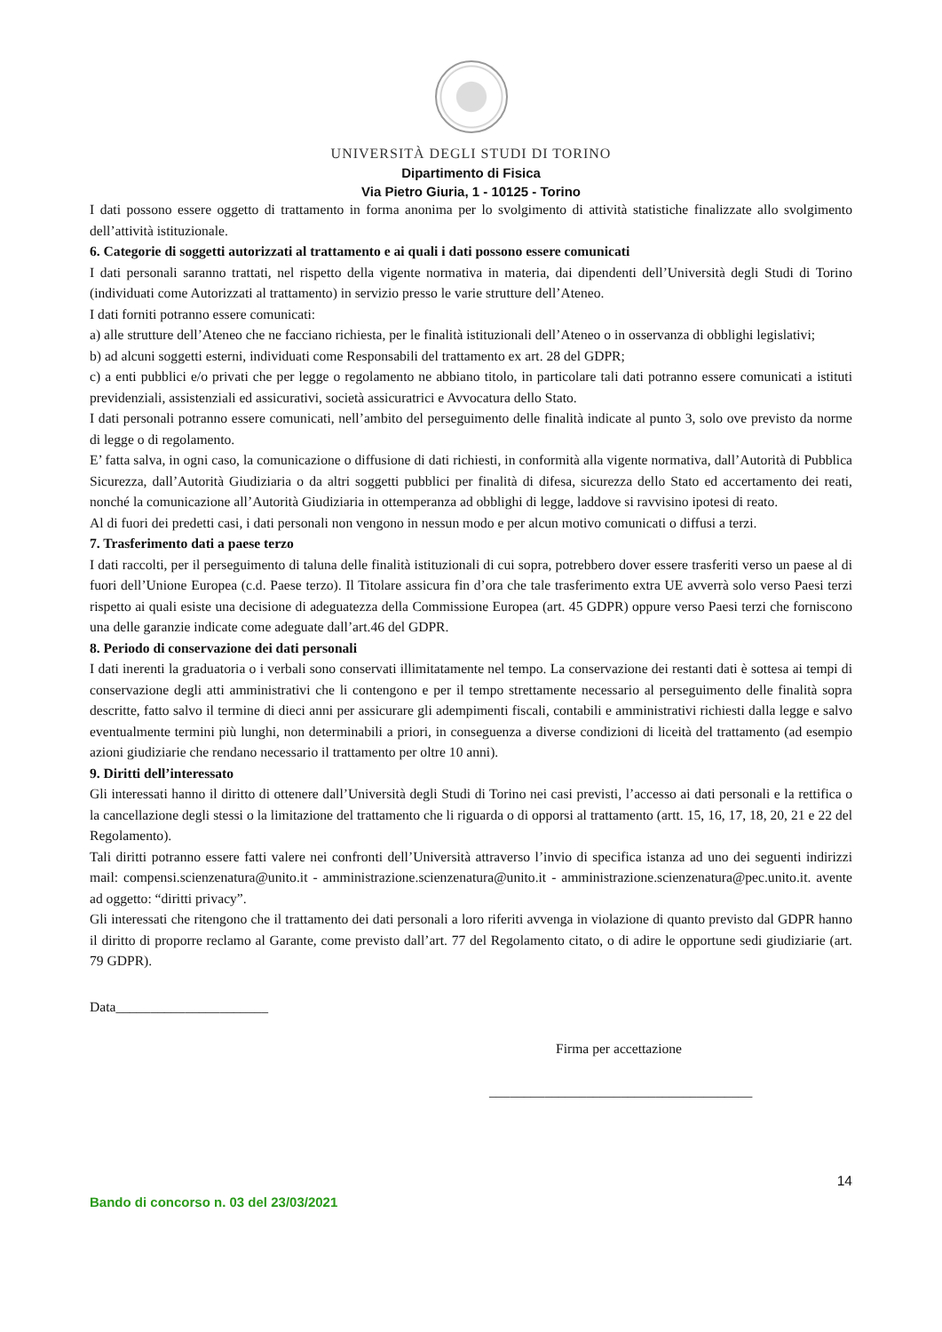UNIVERSITÀ DEGLI STUDI DI TORINO
Dipartimento di Fisica
Via Pietro Giuria, 1 - 10125 - Torino
I dati possono essere oggetto di trattamento in forma anonima per lo svolgimento di attività statistiche finalizzate allo svolgimento dell’attività istituzionale.
6. Categorie di soggetti autorizzati al trattamento e ai quali i dati possono essere comunicati
I dati personali saranno trattati, nel rispetto della vigente normativa in materia, dai dipendenti dell’Università degli Studi di Torino (individuati come Autorizzati al trattamento) in servizio presso le varie strutture dell’Ateneo.
I dati forniti potranno essere comunicati:
a) alle strutture dell’Ateneo che ne facciano richiesta, per le finalità istituzionali dell’Ateneo o in osservanza di obblighi legislativi;
b) ad alcuni soggetti esterni, individuati come Responsabili del trattamento ex art. 28 del GDPR;
c) a enti pubblici e/o privati che per legge o regolamento ne abbiano titolo, in particolare tali dati potranno essere comunicati a istituti previdenziali, assistenziali ed assicurativi, società assicuratrici e Avvocatura dello Stato.
I dati personali potranno essere comunicati, nell’ambito del perseguimento delle finalità indicate al punto 3, solo ove previsto da norme di legge o di regolamento.
E’ fatta salva, in ogni caso, la comunicazione o diffusione di dati richiesti, in conformità alla vigente normativa, dall’Autorità di Pubblica Sicurezza, dall’Autorità Giudiziaria o da altri soggetti pubblici per finalità di difesa, sicurezza dello Stato ed accertamento dei reati, nonché la comunicazione all’Autorità Giudiziaria in ottemperanza ad obblighi di legge, laddove si ravvisino ipotesi di reato.
Al di fuori dei predetti casi, i dati personali non vengono in nessun modo e per alcun motivo comunicati o diffusi a terzi.
7. Trasferimento dati a paese terzo
I dati raccolti, per il perseguimento di taluna delle finalità istituzionali di cui sopra, potrebbero dover essere trasferiti verso un paese al di fuori dell’Unione Europea (c.d. Paese terzo). Il Titolare assicura fin d’ora che tale trasferimento extra UE avverrà solo verso Paesi terzi rispetto ai quali esiste una decisione di adeguatezza della Commissione Europea (art. 45 GDPR) oppure verso Paesi terzi che forniscono una delle garanzie indicate come adeguate dall’art.46 del GDPR.
8. Periodo di conservazione dei dati personali
I dati inerenti la graduatoria o i verbali sono conservati illimitatamente nel tempo. La conservazione dei restanti dati è sottesa ai tempi di conservazione degli atti amministrativi che li contengono e per il tempo strettamente necessario al perseguimento delle finalità sopra descritte, fatto salvo il termine di dieci anni per assicurare gli adempimenti fiscali, contabili e amministrativi richiesti dalla legge e salvo eventualmente termini più lunghi, non determinabili a priori, in conseguenza a diverse condizioni di liceità del trattamento (ad esempio azioni giudiziarie che rendano necessario il trattamento per oltre 10 anni).
9. Diritti dell’interessato
Gli interessati hanno il diritto di ottenere dall’Università degli Studi di Torino nei casi previsti, l’accesso ai dati personali e la rettifica o la cancellazione degli stessi o la limitazione del trattamento che li riguarda o di opporsi al trattamento (artt. 15, 16, 17, 18, 20, 21 e 22 del Regolamento).
Tali diritti potranno essere fatti valere nei confronti dell’Università attraverso l’invio di specifica istanza ad uno dei seguenti indirizzi mail: compensi.scienzenatura@unito.it - amministrazione.scienzenatura@unito.it - amministrazione.scienzenatura@pec.unito.it. avente ad oggetto: “diritti privacy”.
Gli interessati che ritengono che il trattamento dei dati personali a loro riferiti avvenga in violazione di quanto previsto dal GDPR hanno il diritto di proporre reclamo al Garante, come previsto dall’art. 77 del Regolamento citato, o di adire le opportune sedi giudiziarie (art. 79 GDPR).
Data______________________
Firma per accettazione
______________________________________
14
Bando di concorso n. 03 del 23/03/2021